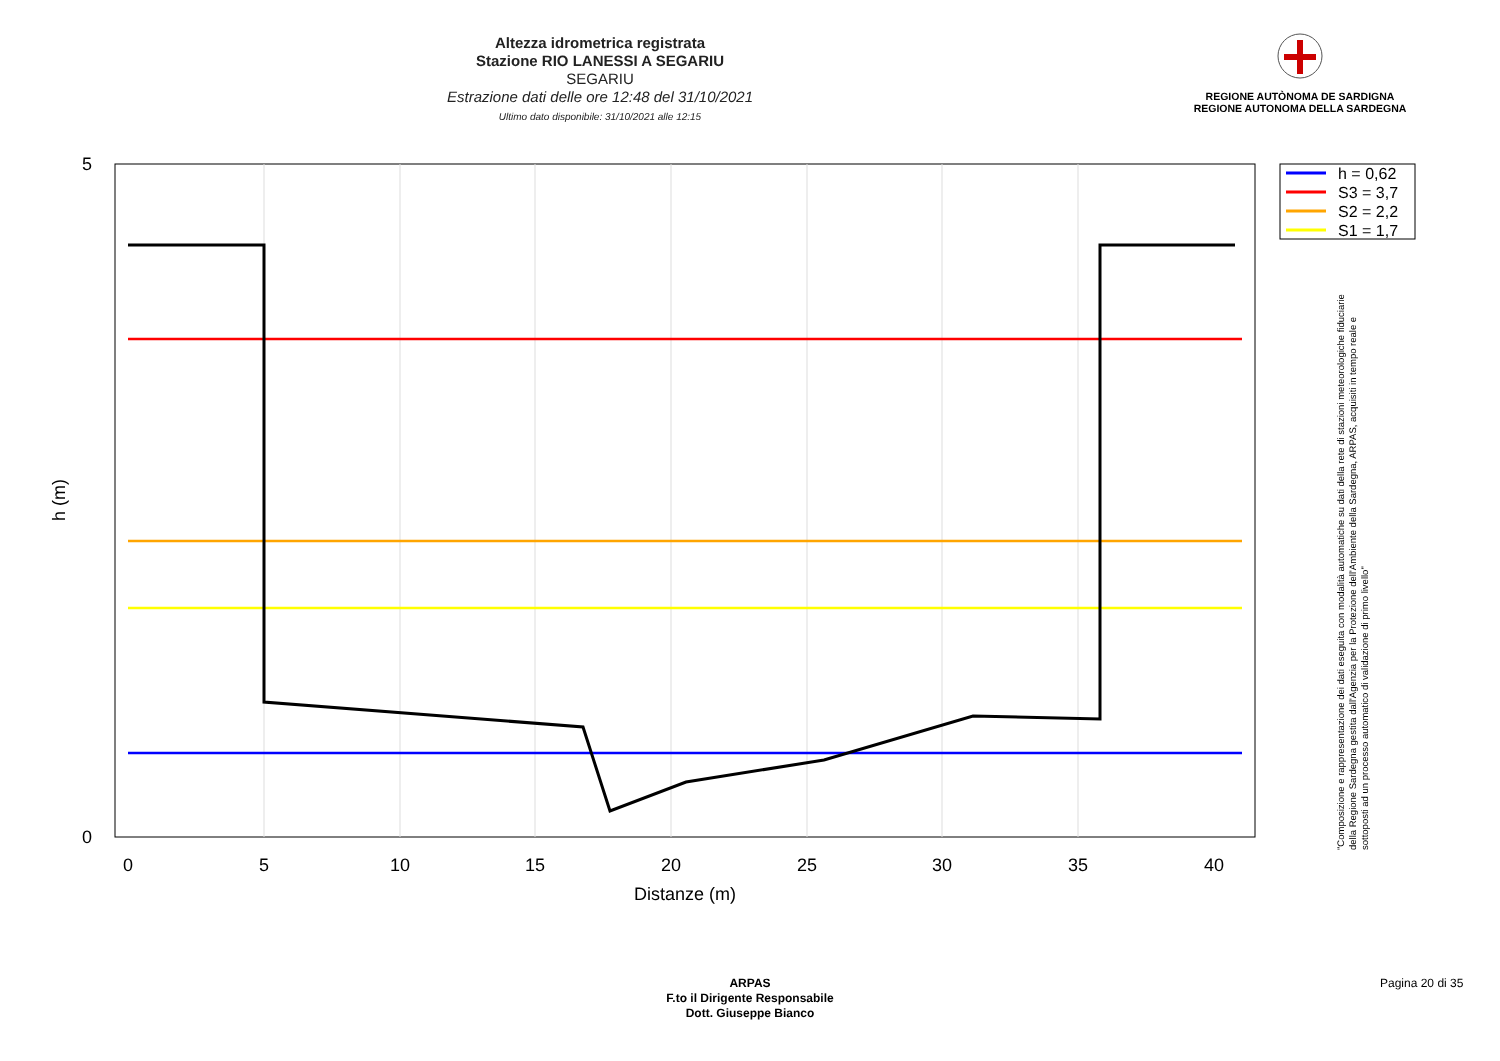Altezza idrometrica registrata
Stazione RIO LANESSI A SEGARIU
SEGARIU
Estrazione dati delle ore 12:48 del 31/10/2021
Ultimo dato disponibile: 31/10/2021 alle 12:15
REGIONE AUTÒNOMA DE SARDIGNA
REGIONE AUTONOMA DELLA SARDEGNA
0
5
10
15
20
25
30
35
40
Distanze (m)
5
0
h (m)
h = 0,62
S3 = 3,7
S2 = 2,2
S1 = 1,7
"Composizione e rappresentazione dei dati eseguita con modalità automatiche su dati della rete di stazioni meteorologiche fiduciarie della Regione Sardegna gestita dall'Agenzia per la Protezione dell'Ambiente della Sardegna, ARPAS, acquisiti in tempo reale e sottoposti ad un processo automatico di validazione di primo livello"
ARPAS
F.to il Dirigente Responsabile
Dott. Giuseppe Bianco
Pagina 20 di 35